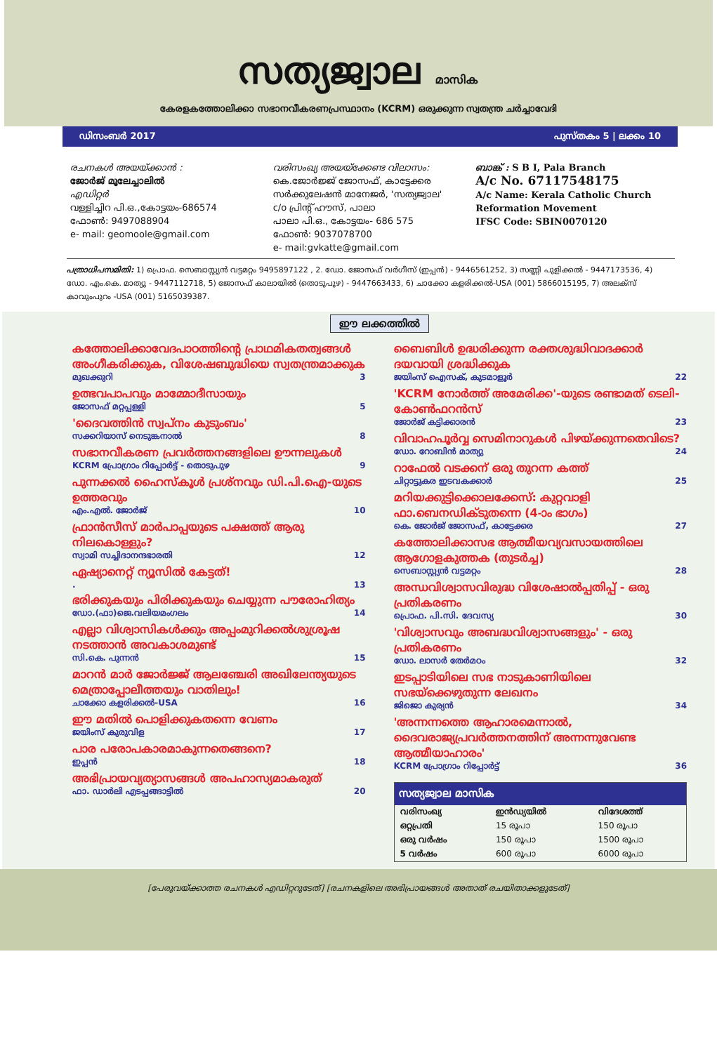സത്യജ്വാല മാസിക
കേരളകത്തോലിക്കാ സഭാനവീകരണപ്രസ്ഥാനം (KCRM) ഒരുക്കുന്ന സ്വതന്ത്ര ചര്‍ച്ചാവേദി
ഡിസംബര്‍ 2017 പുസ്തകം 5 | ലക്കം 10
രചനകള്‍ അയയ്ക്കാന്‍ :
ജോര്‍ജ് മൂലേച്ചാലില്‍
എഡിറ്റര്‍
വള്ളിച്ചിറ പി.ഒ.,കോട്ടയം-686574
ഫോണ്‍: 9497088904
e- mail: geomoole@gmail.com
വരിസംഖ്യ അയയ്ക്കേണ്ട വിലാസം:
കെ.ജോര്‍ജ്ജ് ജോസഫ്, കാട്ടേക്കര
സര്‍ക്കുലേഷന്‍ മാനേജര്‍, 'സത്യജ്വാല'
c/o പ്രിന്റ് ഹൗസ്, പാലാ
പാലാ പി.ഒ., കോട്ടയം- 686 575
ഫോണ്‍: 9037078700
e- mail:gvkatte@gmail.com
ബാങ്ക് : S B I, Pala Branch
A/c No. 67117548175
A/c Name: Kerala Catholic Church Reformation Movement
IFSC Code: SBIN0070120
പത്രാധിപസമിതി: 1) പ്രൊഫ. സെബാസ്റ്റ്യന്‍ വട്ടമറ്റം 9495897122 , 2. ഡോ. ജോസഫ് വര്‍ഗീസ് (ഇപ്പന്‍) - 9446561252, 3) സണ്ണി പുളിക്കല്‍ - 9447173536, 4) ഡോ. എം.കെ. മാത്യു - 9447112718, 5) ജോസഫ് കാലായില്‍ (തൊടുപുഴ) - 9447663433, 6) ചാക്കോ കളരിക്കല്‍-USA (001) 5866015195, 7) അലക്സ് കാവുംപുറം -USA (001) 5165039387.
ഈ ലക്കത്തില്‍
കത്തോലിക്കാവേദപാഠത്തിന്റെ പ്രാഥമികതത്വങ്ങള്‍ അംഗീകരിക്കുക, വിശേഷബുദ്ധിയെ സ്വതന്ത്രമാക്കുക
മുഖക്കുറി 3
ഉത്ഭവപാപവും മാമ്മോദീസായും
ജോസഫ് മറ്റപ്പള്ളി 5
'ദൈവത്തിന്‍ സ്വപ്നം കുടുംബം'
സക്കറിയാസ് നെടുങ്കനാല്‍ 8
സഭാനവീകരണ പ്രവര്‍ത്തനങ്ങളിലെ ഊന്നലുകള്‍
KCRM പ്രോഗ്രാം റിപ്പോര്‍ട്ട് - തൊടുപുഴ 9
പുന്നക്കല്‍ ഹൈസ്കൂള്‍ പ്രശ്നവും ഡി.പി.ഐ-യുടെ ഉത്തരവും
എം.എല്‍. ജോര്‍ജ് 10
ഫ്രാന്‍സീസ് മാര്‍പാപ്പയുടെ പക്ഷത്ത് ആരു നിലകൊള്ളും?
സ്വാമി സച്ചിദാനന്ദഭാരതി 12
ഏഷ്യാനെറ്റ് ന്യൂസില്‍ കേട്ടത്!
. 13
ഭരിക്കുകയും പിരിക്കുകയും ചെയ്യുന്ന പൗരോഹിത്യം
ഡോ.(ഫാ)ജെ.വലിയമംഗലം 14
എല്ലാ വിശ്വാസികള്‍ക്കും അപ്പംമുറിക്കല്‍ശുശ്രൂഷ നടത്താന്‍ അവകാശമുണ്ട്
സി.കെ. പുന്നന്‍ 15
മാറന്‍ മാര്‍ ജോര്‍ജ്ജ് ആലഞ്ചേരി അഖിലേന്ത്യയുടെ മെത്രാപ്പോലീത്തയും വാതിലും!
ചാക്കോ കളരിക്കല്‍-USA 16
ഈ മതില്‍ പൊളിക്കുകതന്നെ വേണം
ജയിംസ് കുരുവിള 17
പാര പരോപകാരമാകുന്നതെങ്ങനെ?
ഇപ്പന്‍ 18
അഭിപ്രായവ്യത്യാസങ്ങള്‍ അപഹാസ്യമാകരുത്
ഫാ. ഡാര്‍ലി എടപ്പങ്ങാട്ടില്‍ 20
ബൈബിള്‍ ഉദ്ധരിക്കുന്ന രക്തശുദ്ധിവാദക്കാര്‍ ദയവായി ശ്രദ്ധിക്കുക
ജയിംസ് ഐസക്, കുടമാളൂര്‍ 22
'KCRM നോര്‍ത്ത് അമേരിക്ക'-യുടെ രണ്ടാമത് ടെലി-കോണ്‍ഫറന്‍സ്
ജോര്‍ജ് കട്ടിക്കാരന്‍ 23
വിവാഹപൂര്‍വ്വ സെമിനാറുകള്‍ പിഴയ്ക്കുന്നതെവിടെ?
ഡോ. റോബിന്‍ മാത്യു 24
റാഫേല്‍ വടക്കന് ഒരു തുറന്ന കത്ത്
ചിറ്റാട്ടുകര ഇടവകക്കാര്‍ 25
മറിയക്കുട്ടിക്കൊലക്കേസ്: കുറ്റവാളി ഫാ.ബെനഡിക്ടുതന്നെ (4-ാം ഭാഗം)
കെ. ജോര്‍ജ് ജോസഫ്, കാട്ടേക്കര 27
കത്തോലിക്കാസഭ ആത്മീയവ്യവസായത്തിലെ ആഗോളകുത്തക (തുടര്‍ച്ച)
സെബാസ്റ്റ്യന്‍ വട്ടമറ്റം 28
അന്ധവിശ്വാസവിരുദ്ധ വിശേഷാല്‍പ്പതിപ്പ് - ഒരു പ്രതികരണം
പ്രൊഫ. പി.സി. ദേവസ്യ 30
'വിശ്വാസവും അബദ്ധവിശ്വാസങ്ങളും' - ഒരു പ്രതികരണം
ഡോ. ലാസര്‍ തേര്‍മഠം 32
ഇടപ്പാടിയിലെ സഭ നാടുകാണിയിലെ സഭയ്ക്കെഴുതുന്ന ലേഖനം
ജിജൊ കുര്യന്‍ 34
'അന്നന്നത്തെ ആഹാരമെന്നാല്‍, ദൈവരാജ്യപ്രവര്‍ത്തനത്തിന് അന്നന്നുവേണ്ട ആത്മീയാഹാരം'
KCRM പ്രോഗ്രാം റിപ്പോര്‍ട്ട് 36
| സത്യജ്വാല മാസിക | | |
| --- | --- | --- |
| വരിസംഖ്യ | ഇന്‍ഡ്യയില്‍ | വിദേശത്ത് |
| ഒറ്റപ്രതി | 15 രൂപാ | 150 രൂപാ |
| ഒരു വര്‍ഷം | 150 രൂപാ | 1500 രൂപാ |
| 5 വര്‍ഷം | 600 രൂപാ | 6000 രൂപാ |
[പേരുവയ്ക്കാത്ത രചനകള്‍ എഡിറ്ററുടേത്] [രചനകളിലെ അഭിപ്രായങ്ങള്‍ അതാത് രചയിതാക്കളുടേത്]